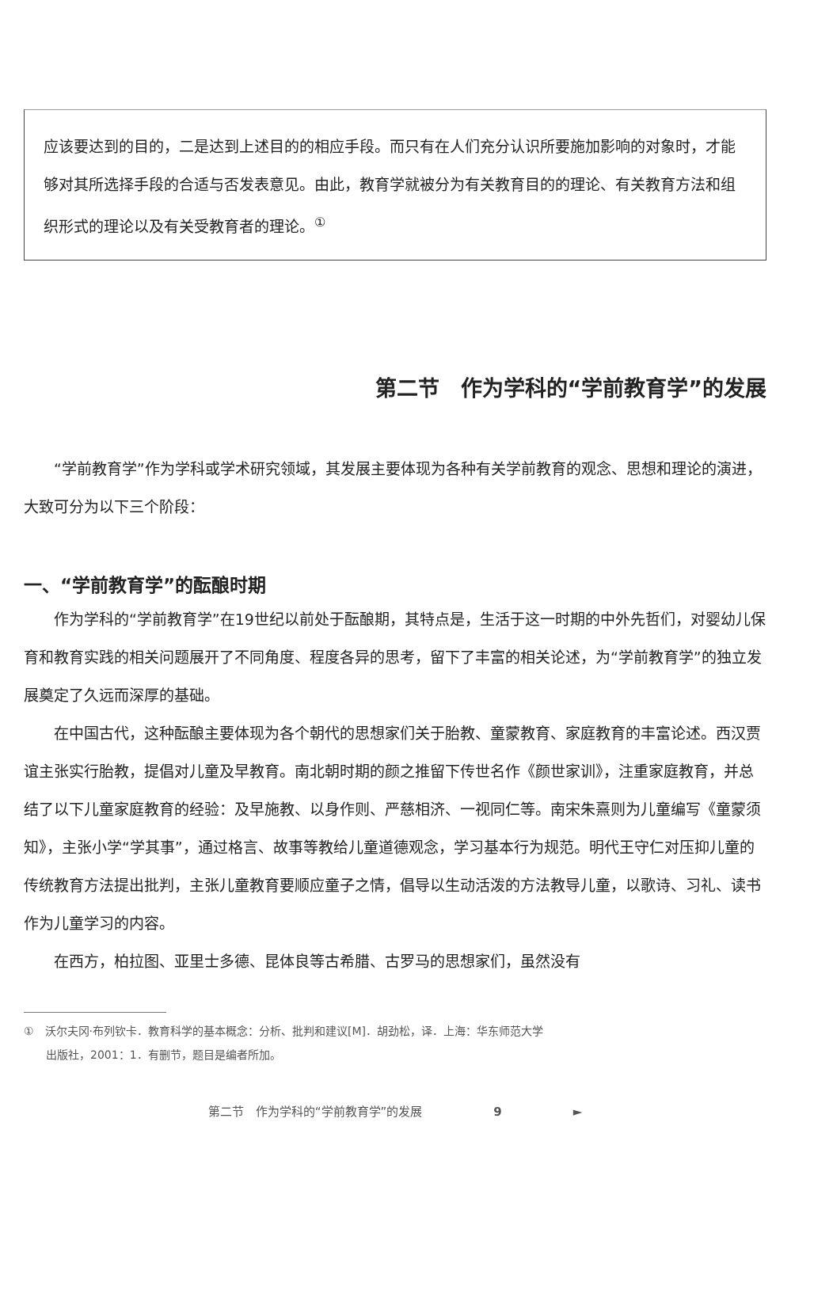应该要达到的目的，二是达到上述目的的相应手段。而只有在人们充分认识所要施加影响的对象时，才能够对其所选择手段的合适与否发表意见。由此，教育学就被分为有关教育目的的理论、有关教育方法和组织形式的理论以及有关受教育者的理论。<sup>①</sup>
第二节　作为学科的“学前教育学”的发展
“学前教育学”作为学科或学术研究领域，其发展主要体现为各种有关学前教育的观念、思想和理论的演进，大致可分为以下三个阶段：
一、“学前教育学”的酝酿时期
作为学科的“学前教育学”在19世纪以前处于酝酿期，其特点是，生活于这一时期的中外先哲们，对婴幼儿保育和教育实践的相关问题展开了不同角度、程度各异的思考，留下了丰富的相关论述，为“学前教育学”的独立发展奠定了久远而深厚的基础。
在中国古代，这种酝酿主要体现为各个朝代的思想家们关于胎教、童蒙教育、家庭教育的丰富论述。西汉贾谊主张实行胎教，提倡对儿童及早教育。南北朝时期的颜之推留下传世名作《颜世家训》，注重家庭教育，并总结了以下儿童家庭教育的经验：及早施教、以身作则、严慈相济、一视同仁等。南宋朱熹则为儿童编写《童蒙须知》，主张小学“学其事”，通过格言、故事等教给儿童道德观念，学习基本行为规范。明代王守仁对压抑儿童的传统教育方法提出批判，主张儿童教育要顺应童子之情，倡导以生动活泼的方法教导儿童，以歌诗、习礼、读书作为儿童学习的内容。
在西方，柏拉图、亚里士多德、昆体良等古希腊、古罗马的思想家们，虽然没有
①　沃尔夫冈·布列钦卡．教育科学的基本概念：分析、批判和建议[M]．胡劲松，译．上海：华东师范大学
　　出版社，2001：1．有删节，题目是编者所加。
第二节　作为学科的“学前教育学”的发展　　　　　　9　　　　　　►